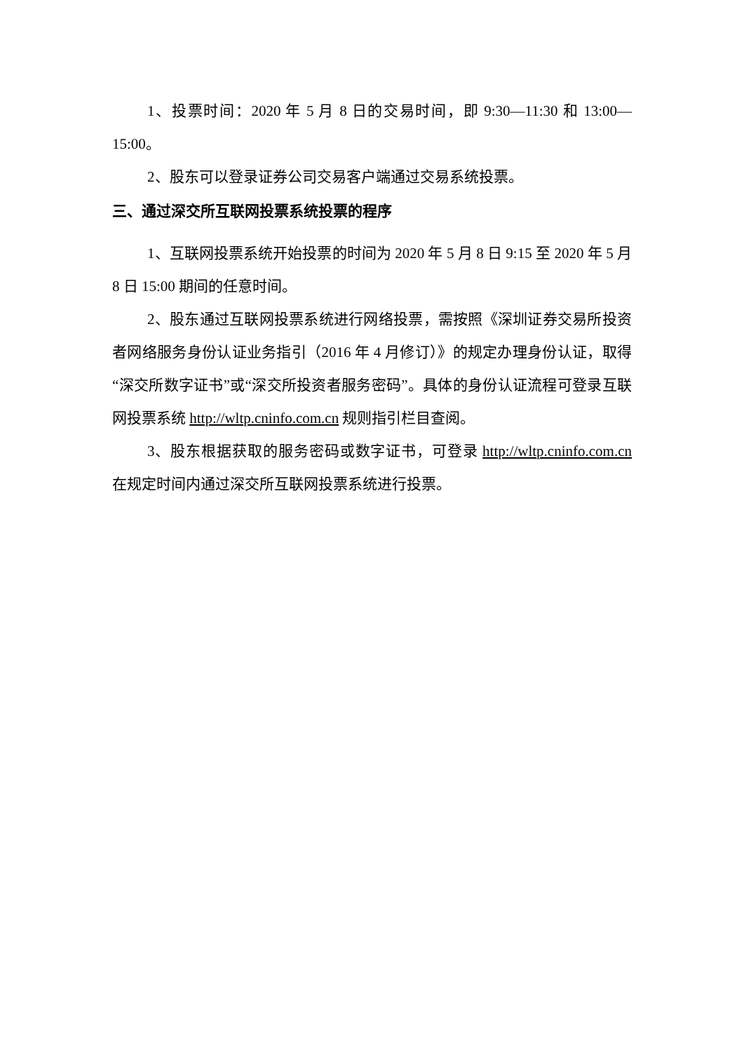1、投票时间：2020 年 5 月 8 日的交易时间，即 9:30—11:30 和 13:00—15:00。
2、股东可以登录证券公司交易客户端通过交易系统投票。
三、通过深交所互联网投票系统投票的程序
1、互联网投票系统开始投票的时间为 2020 年 5 月 8 日 9:15 至 2020 年 5 月 8 日 15:00 期间的任意时间。
2、股东通过互联网投票系统进行网络投票，需按照《深圳证券交易所投资者网络服务身份认证业务指引（2016 年 4 月修订）》的规定办理身份认证，取得“深交所数字证书”或“深交所投资者服务密码”。具体的身份认证流程可登录互联网投票系统 http://wltp.cninfo.com.cn 规则指引栏目查阅。
3、股东根据获取的服务密码或数字证书，可登录 http://wltp.cninfo.com.cn 在规定时间内通过深交所互联网投票系统进行投票。